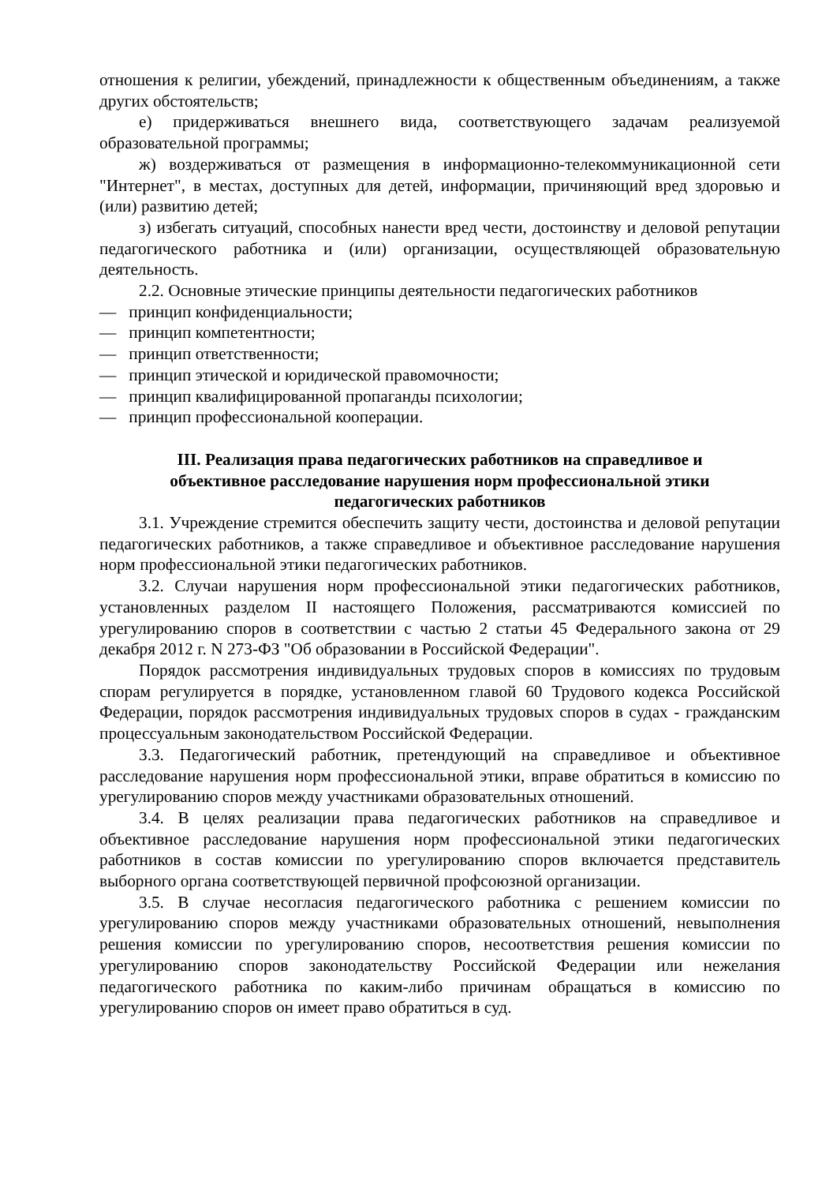отношения к религии, убеждений, принадлежности к общественным объединениям, а также других обстоятельств;
е) придерживаться внешнего вида, соответствующего задачам реализуемой образовательной программы;
ж) воздерживаться от размещения в информационно-телекоммуникационной сети "Интернет", в местах, доступных для детей, информации, причиняющий вред здоровью и (или) развитию детей;
з) избегать ситуаций, способных нанести вред чести, достоинству и деловой репутации педагогического работника и (или) организации, осуществляющей образовательную деятельность.
2.2. Основные этические принципы деятельности педагогических работников
— принцип конфиденциальности;
— принцип компетентности;
— принцип ответственности;
— принцип этической и юридической правомочности;
— принцип квалифицированной пропаганды психологии;
— принцип профессиональной кооперации.
III. Реализация права педагогических работников на справедливое и
объективное расследование нарушения норм профессиональной этики
педагогических работников
3.1. Учреждение стремится обеспечить защиту чести, достоинства и деловой репутации педагогических работников, а также справедливое и объективное расследование нарушения норм профессиональной этики педагогических работников.
3.2. Случаи нарушения норм профессиональной этики педагогических работников, установленных разделом II настоящего Положения, рассматриваются комиссией по урегулированию споров в соответствии с частью 2 статьи 45 Федерального закона от 29 декабря 2012 г. N 273-ФЗ "Об образовании в Российской Федерации".
Порядок рассмотрения индивидуальных трудовых споров в комиссиях по трудовым спорам регулируется в порядке, установленном главой 60 Трудового кодекса Российской Федерации, порядок рассмотрения индивидуальных трудовых споров в судах - гражданским процессуальным законодательством Российской Федерации.
3.3. Педагогический работник, претендующий на справедливое и объективное расследование нарушения норм профессиональной этики, вправе обратиться в комиссию по урегулированию споров между участниками образовательных отношений.
3.4. В целях реализации права педагогических работников на справедливое и объективное расследование нарушения норм профессиональной этики педагогических работников в состав комиссии по урегулированию споров включается представитель выборного органа соответствующей первичной профсоюзной организации.
3.5. В случае несогласия педагогического работника с решением комиссии по урегулированию споров между участниками образовательных отношений, невыполнения решения комиссии по урегулированию споров, несоответствия решения комиссии по урегулированию споров законодательству Российской Федерации или нежелания педагогического работника по каким-либо причинам обращаться в комиссию по урегулированию споров он имеет право обратиться в суд.